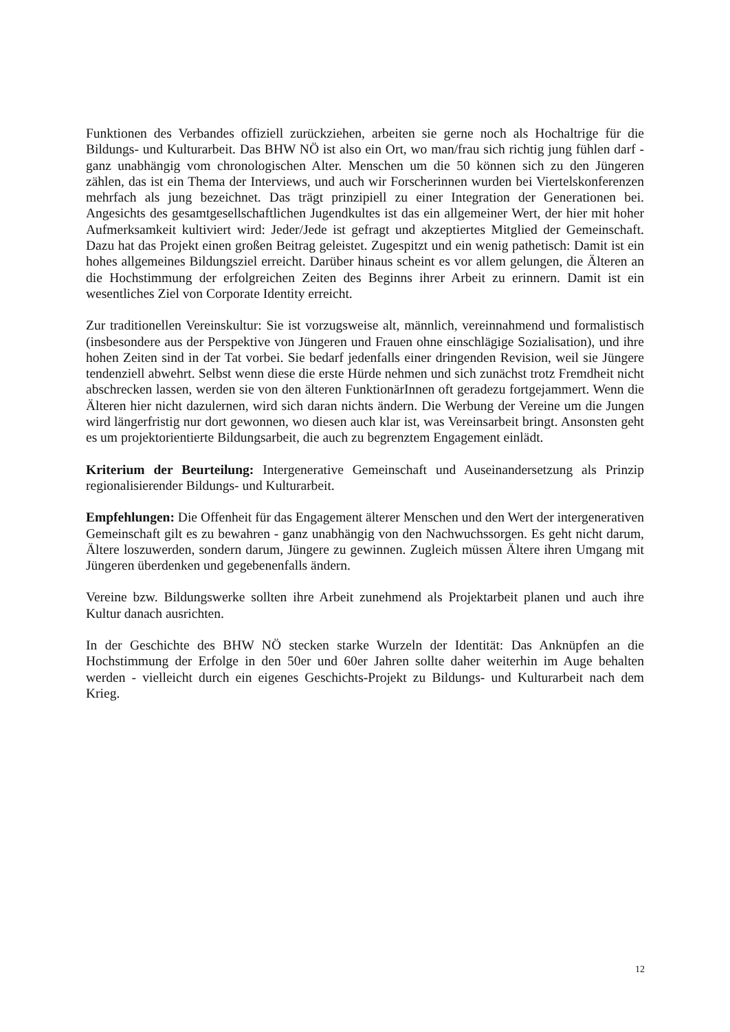Funktionen des Verbandes offiziell zurückziehen, arbeiten sie gerne noch als Hochaltrige für die Bildungs- und Kulturarbeit. Das BHW NÖ ist also ein Ort, wo man/frau sich richtig jung fühlen darf - ganz unabhängig vom chronologischen Alter. Menschen um die 50 können sich zu den Jüngeren zählen, das ist ein Thema der Interviews, und auch wir Forscherinnen wurden bei Viertelskonferenzen mehrfach als jung bezeichnet. Das trägt prinzipiell zu einer Integration der Generationen bei. Angesichts des gesamtgesellschaftlichen Jugendkultes ist das ein allgemeiner Wert, der hier mit hoher Aufmerksamkeit kultiviert wird: Jeder/Jede ist gefragt und akzeptiertes Mitglied der Gemeinschaft. Dazu hat das Projekt einen großen Beitrag geleistet. Zugespitzt und ein wenig pathetisch: Damit ist ein hohes allgemeines Bildungsziel erreicht. Darüber hinaus scheint es vor allem gelungen, die Älteren an die Hochstimmung der erfolgreichen Zeiten des Beginns ihrer Arbeit zu erinnern. Damit ist ein wesentliches Ziel von Corporate Identity erreicht.
Zur traditionellen Vereinskultur: Sie ist vorzugsweise alt, männlich, vereinnahmend und formalistisch (insbesondere aus der Perspektive von Jüngeren und Frauen ohne einschlägige Sozialisation), und ihre hohen Zeiten sind in der Tat vorbei. Sie bedarf jedenfalls einer dringenden Revision, weil sie Jüngere tendenziell abwehrt. Selbst wenn diese die erste Hürde nehmen und sich zunächst trotz Fremdheit nicht abschrecken lassen, werden sie von den älteren FunktionärInnen oft geradezu fortgejammert. Wenn die Älteren hier nicht dazulernen, wird sich daran nichts ändern. Die Werbung der Vereine um die Jungen wird längerfristig nur dort gewonnen, wo diesen auch klar ist, was Vereinsarbeit bringt. Ansonsten geht es um projektorientierte Bildungsarbeit, die auch zu begrenztem Engagement einlädt.
Kriterium der Beurteilung: Intergenerative Gemeinschaft und Auseinandersetzung als Prinzip regionalisierender Bildungs- und Kulturarbeit.
Empfehlungen: Die Offenheit für das Engagement älterer Menschen und den Wert der intergenerativen Gemeinschaft gilt es zu bewahren - ganz unabhängig von den Nachwuchssorgen. Es geht nicht darum, Ältere loszuwerden, sondern darum, Jüngere zu gewinnen. Zugleich müssen Ältere ihren Umgang mit Jüngeren überdenken und gegebenenfalls ändern.
Vereine bzw. Bildungswerke sollten ihre Arbeit zunehmend als Projektarbeit planen und auch ihre Kultur danach ausrichten.
In der Geschichte des BHW NÖ stecken starke Wurzeln der Identität: Das Anknüpfen an die Hochstimmung der Erfolge in den 50er und 60er Jahren sollte daher weiterhin im Auge behalten werden - vielleicht durch ein eigenes Geschichts-Projekt zu Bildungs- und Kulturarbeit nach dem Krieg.
12